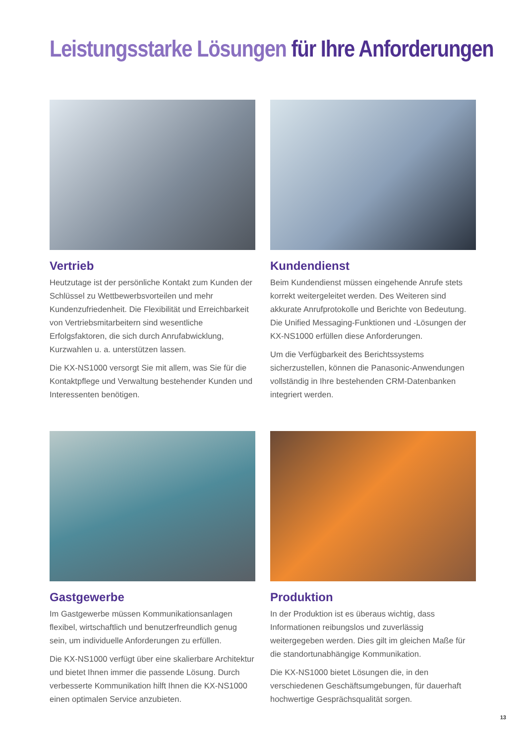Leistungsstarke Lösungen für Ihre Anforderungen
Vertrieb
Heutzutage ist der persönliche Kontakt zum Kunden der Schlüssel zu Wettbewerbsvorteilen und mehr Kundenzufriedenheit. Die Flexibilität und Erreichbarkeit von Vertriebsmitarbeitern sind wesentliche Erfolgsfaktoren, die sich durch Anrufabwicklung, Kurzwahlen u. a. unterstützen lassen.
Die KX-NS1000 versorgt Sie mit allem, was Sie für die Kontaktpflege und Verwaltung bestehender Kunden und Interessenten benötigen.
Kundendienst
Beim Kundendienst müssen eingehende Anrufe stets korrekt weitergeleitet werden. Des Weiteren sind akkurate Anrufprotokolle und Berichte von Bedeutung. Die Unified Messaging-Funktionen und -Lösungen der KX-NS1000 erfüllen diese Anforderungen.
Um die Verfügbarkeit des Berichtssystems sicherzustellen, können die Panasonic-Anwendungen vollständig in Ihre bestehenden CRM-Datenbanken integriert werden.
Gastgewerbe
Im Gastgewerbe müssen Kommunikationsanlagen flexibel, wirtschaftlich und benutzerfreundlich genug sein, um individuelle Anforderungen zu erfüllen.
Die KX-NS1000 verfügt über eine skalierbare Architektur und bietet Ihnen immer die passende Lösung. Durch verbesserte Kommunikation hilft Ihnen die KX-NS1000 einen optimalen Service anzubieten.
Produktion
In der Produktion ist es überaus wichtig, dass Informationen reibungslos und zuverlässig weitergegeben werden. Dies gilt im gleichen Maße für die standortunabhängige Kommunikation.
Die KX-NS1000 bietet Lösungen die, in den verschiedenen Geschäftsumgebungen, für dauerhaft hochwertige Gesprächsqualität sorgen.
13